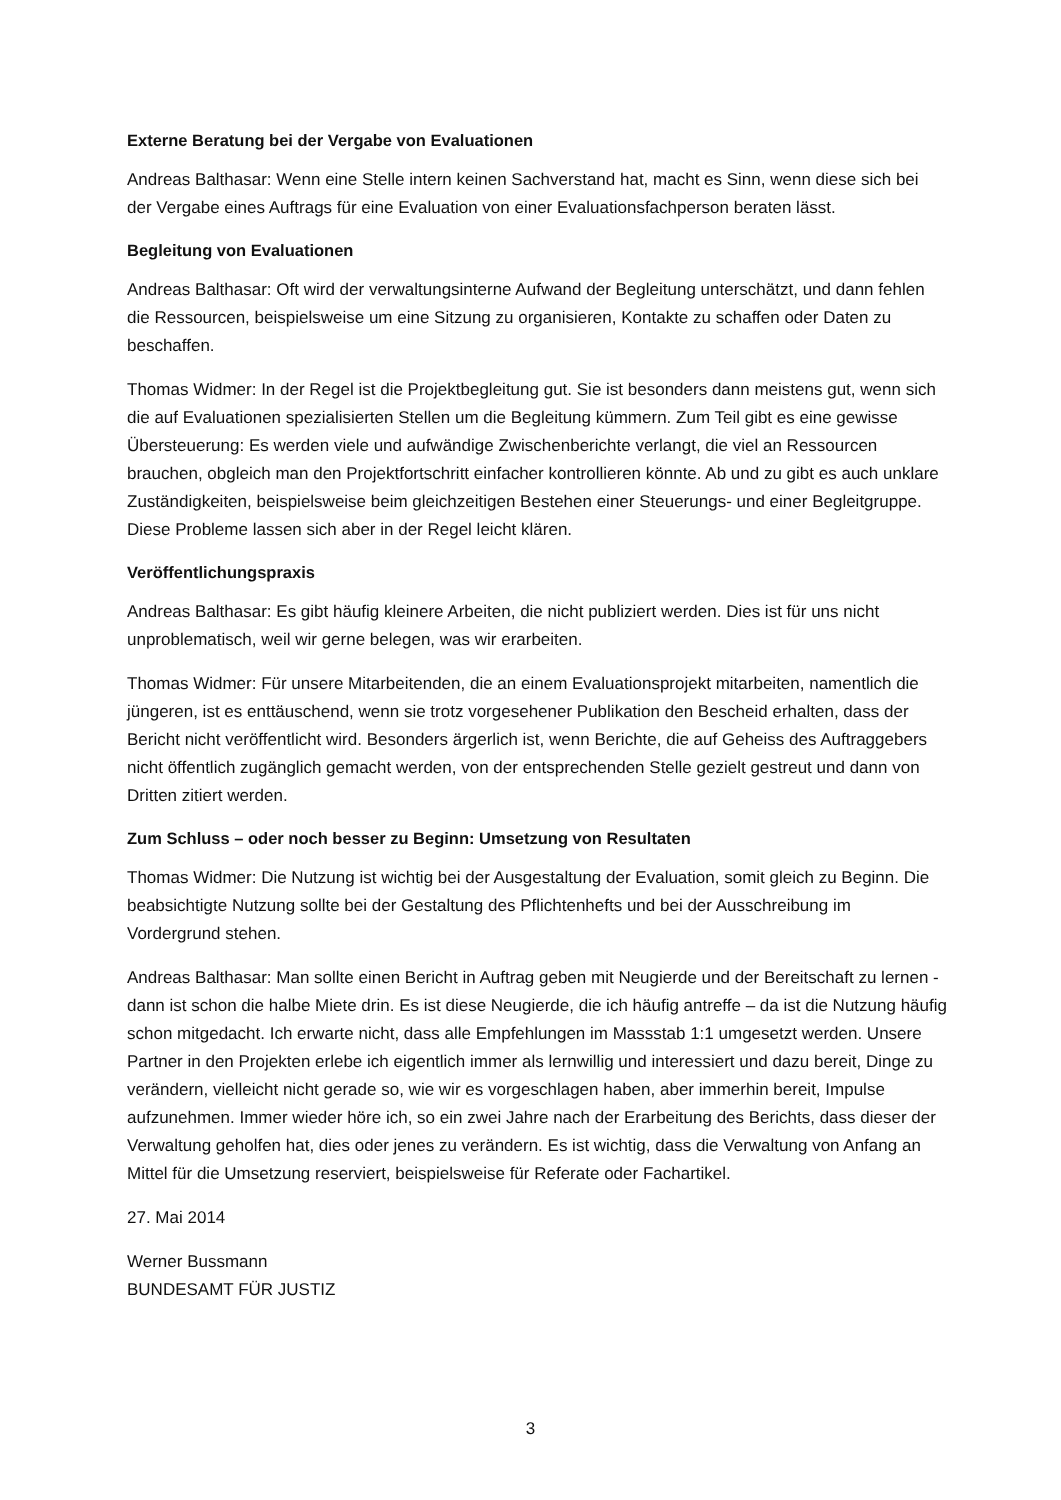Externe Beratung bei der Vergabe von Evaluationen
Andreas Balthasar: Wenn eine Stelle intern keinen Sachverstand hat, macht es Sinn, wenn diese sich bei der Vergabe eines Auftrags für eine Evaluation von einer Evaluationsfachperson beraten lässt.
Begleitung von Evaluationen
Andreas Balthasar: Oft wird der verwaltungsinterne Aufwand der Begleitung unterschätzt, und dann fehlen die Ressourcen, beispielsweise um eine Sitzung zu organisieren, Kontakte zu schaffen oder Daten zu beschaffen.
Thomas Widmer: In der Regel ist die Projektbegleitung gut. Sie ist besonders dann meistens gut, wenn sich die auf Evaluationen spezialisierten Stellen um die Begleitung kümmern. Zum Teil gibt es eine gewisse Übersteuerung: Es werden viele und aufwändige Zwischenberichte verlangt, die viel an Ressourcen brauchen, obgleich man den Projektfortschritt einfacher kontrollieren könnte. Ab und zu gibt es auch unklare Zuständigkeiten, beispielsweise beim gleichzeitigen Bestehen einer Steuerungs- und einer Begleitgruppe. Diese Probleme lassen sich aber in der Regel leicht klären.
Veröffentlichungspraxis
Andreas Balthasar: Es gibt häufig kleinere Arbeiten, die nicht publiziert werden. Dies ist für uns nicht unproblematisch, weil wir gerne belegen, was wir erarbeiten.
Thomas Widmer: Für unsere Mitarbeitenden, die an einem Evaluationsprojekt mitarbeiten, namentlich die jüngeren, ist es enttäuschend, wenn sie trotz vorgesehener Publikation den Bescheid erhalten, dass der Bericht nicht veröffentlicht wird. Besonders ärgerlich ist, wenn Berichte, die auf Geheiss des Auftraggebers nicht öffentlich zugänglich gemacht werden, von der entsprechenden Stelle gezielt gestreut und dann von Dritten zitiert werden.
Zum Schluss – oder noch besser zu Beginn: Umsetzung von Resultaten
Thomas Widmer: Die Nutzung ist wichtig bei der Ausgestaltung der Evaluation, somit gleich zu Beginn. Die beabsichtigte Nutzung sollte bei der Gestaltung des Pflichtenhefts und bei der Ausschreibung im Vordergrund stehen.
Andreas Balthasar: Man sollte einen Bericht in Auftrag geben mit Neugierde und der Bereitschaft zu lernen - dann ist schon die halbe Miete drin. Es ist diese Neugierde, die ich häufig antreffe – da ist die Nutzung häufig schon mitgedacht. Ich erwarte nicht, dass alle Empfehlungen im Massstab 1:1 umgesetzt werden. Unsere Partner in den Projekten erlebe ich eigentlich immer als lernwillig und interessiert und dazu bereit, Dinge zu verändern, vielleicht nicht gerade so, wie wir es vorgeschlagen haben, aber immerhin bereit, Impulse aufzunehmen. Immer wieder höre ich, so ein zwei Jahre nach der Erarbeitung des Berichts, dass dieser der Verwaltung geholfen hat, dies oder jenes zu verändern. Es ist wichtig, dass die Verwaltung von Anfang an Mittel für die Umsetzung reserviert, beispielsweise für Referate oder Fachartikel.
27. Mai 2014
Werner Bussmann
BUNDESAMT FÜR JUSTIZ
3